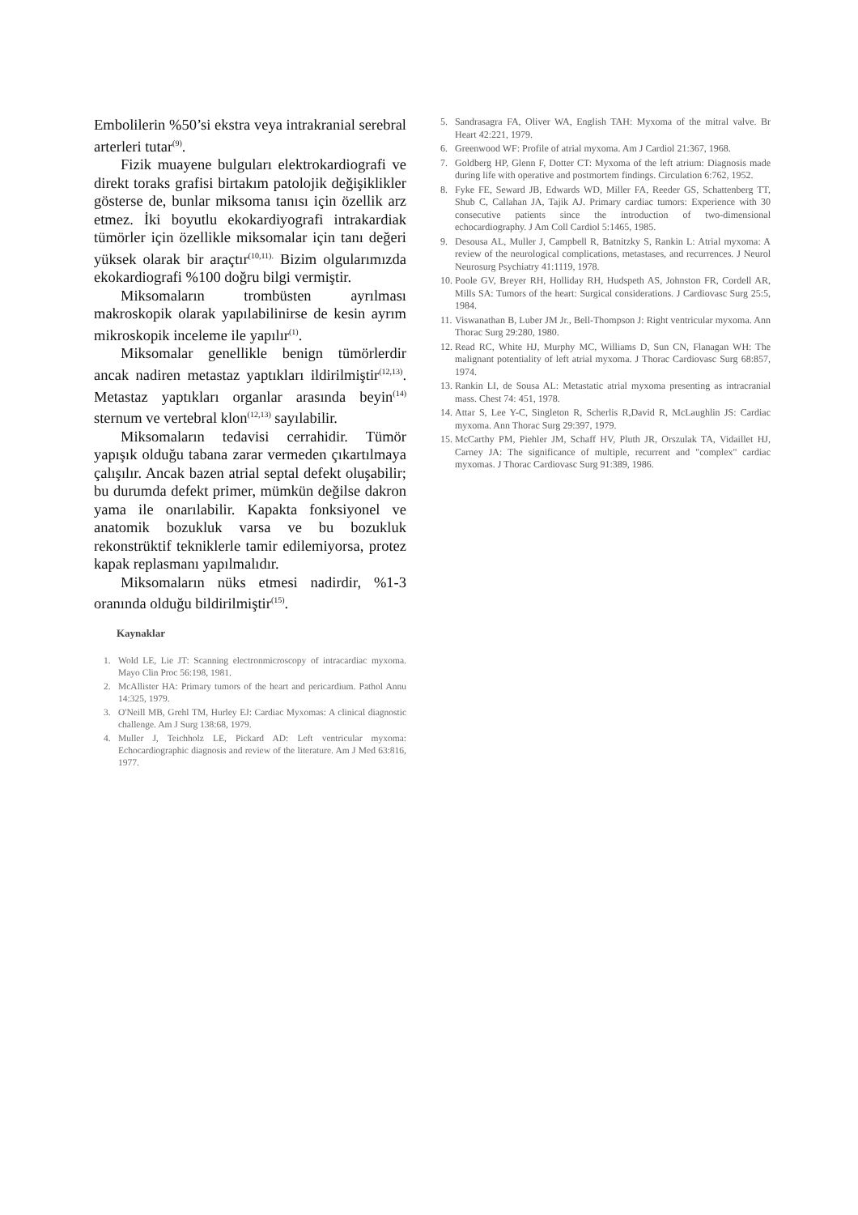Embolilerin %50’si ekstra veya intrakranial serebral arterleri tutar<sup>(9)</sup>.
Fizik muayene bulguları elektrokardiografi ve direkt toraks grafisi birtakım patolojik değişiklikler gösterse de, bunlar miksoma tanısı için özellik arz etmez. İki boyutlu ekokardiyografi intrakardiak tümörler için özellikle miksomalar için tanı değeri yüksek olarak bir araçtır<sup>(10,11).</sup> Bizim olgularımızda ekokardiografi %100 doğru bilgi vermiştir.
Miksomaların trombüsten ayrılması makroskopik olarak yapılabilinirse de kesin ayrım mikroskopik inceleme ile yapılır<sup>(1)</sup>.
Miksomalar genellikle benign tümörlerdir ancak nadiren metastaz yaptıkları ildirilmiştir<sup>(12,13)</sup>. Metastaz yaptıkları organlar arasında beyin<sup>(14)</sup> sternum ve vertebral klon<sup>(12,13)</sup> sayılabilir.
Miksomaların tedavisi cerrahidir. Tümör yapışık olduğu tabana zarar vermeden çıkartılmaya çalışılır. Ancak bazen atrial septal defekt oluşabilir; bu durumda defekt primer, mümkün değilse dakron yama ile onarılabilir. Kapakta fonksiyonel ve anatomik bozukluk varsa ve bu bozukluk rekonstrüktif tekniklerle tamir edilemiyorsa, protez kapak replasmanı yapılmalıdır.
Miksomaların nüks etmesi nadirdir, %1-3 oranında olduğu bildirilmiştir<sup>(15)</sup>.
Kaynaklar
1. Wold LE, Lie JT: Scanning electronmicroscopy of intracardiac myxoma. Mayo Clin Proc 56:198, 1981.
2. McAllister HA: Primary tumors of the heart and pericardium. Pathol Annu 14:325, 1979.
3. O'Neill MB, Grehl TM, Hurley EJ: Cardiac Myxomas: A clinical diagnostic challenge. Am J Surg 138:68, 1979.
4. Muller J, Teichholz LE, Pickard AD: Left ventricular myxoma: Echocardiographic diagnosis and review of the literature. Am J Med 63:816, 1977.
5. Sandrasagra FA, Oliver WA, English TAH: Myxoma of the mitral valve. Br Heart 42:221, 1979.
6. Greenwood WF: Profile of atrial myxoma. Am J Cardiol 21:367, 1968.
7. Goldberg HP, Glenn F, Dotter CT: Myxoma of the left atrium: Diagnosis made during life with operative and postmortem findings. Circulation 6:762, 1952.
8. Fyke FE, Seward JB, Edwards WD, Miller FA, Reeder GS, Schattenberg TT, Shub C, Callahan JA, Tajik AJ. Primary cardiac tumors: Experience with 30 consecutive patients since the introduction of two-dimensional echocardiography. J Am Coll Cardiol 5:1465, 1985.
9. Desousa AL, Muller J, Campbell R, Batnitzky S, Rankin L: Atrial myxoma: A review of the neurological complications, metastases, and recurrences. J Neurol Neurosurg Psychiatry 41:1119, 1978.
10. Poole GV, Breyer RH, Holliday RH, Hudspeth AS, Johnston FR, Cordell AR, Mills SA: Tumors of the heart: Surgical considerations. J Cardiovasc Surg 25:5, 1984.
11. Viswanathan B, Luber JM Jr., Bell-Thompson J: Right ventricular myxoma. Ann Thorac Surg 29:280, 1980.
12. Read RC, White HJ, Murphy MC, Williams D, Sun CN, Flanagan WH: The malignant potentiality of left atrial myxoma. J Thorac Cardiovasc Surg 68:857, 1974.
13. Rankin LI, de Sousa AL: Metastatic atrial myxoma presenting as intracranial mass. Chest 74: 451, 1978.
14. Attar S, Lee Y-C, Singleton R, Scherlis R,David R, McLaughlin JS: Cardiac myxoma. Ann Thorac Surg 29:397, 1979.
15. McCarthy PM, Piehler JM, Schaff HV, Pluth JR, Orszulak TA, Vidaillet HJ, Carney JA: The significance of multiple, recurrent and "complex" cardiac myxomas. J Thorac Cardiovasc Surg 91:389, 1986.